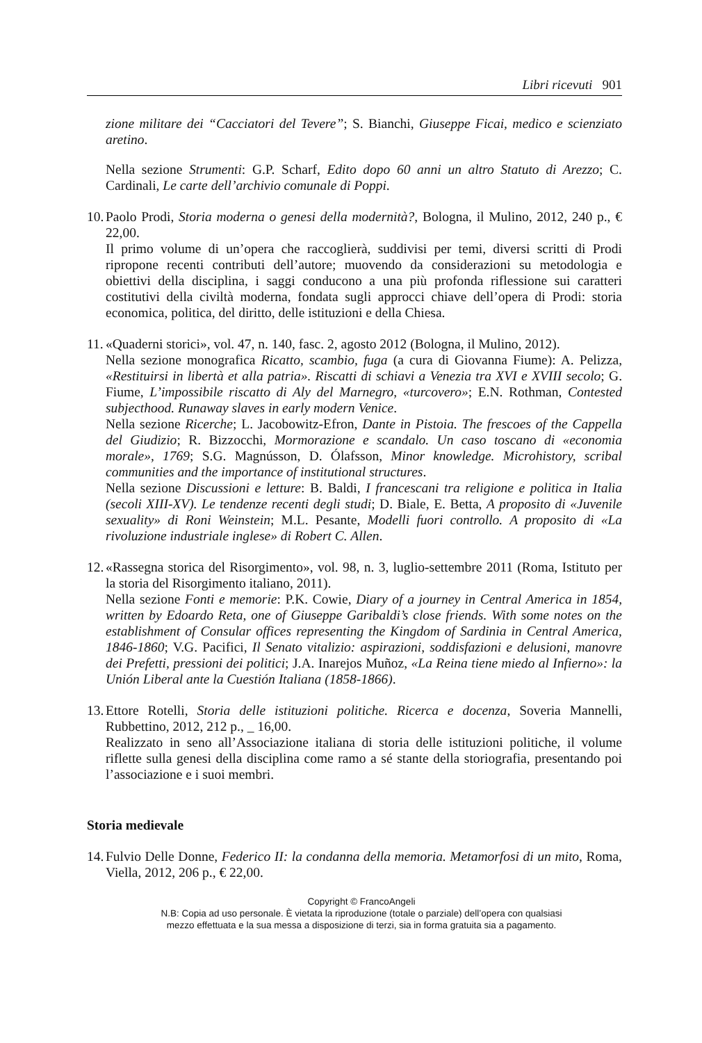Libri ricevuti 901
zione militare dei “Cacciatori del Tevere”; S. Bianchi, Giuseppe Ficai, medico e scienziato aretino.
Nella sezione Strumenti: G.P. Scharf, Edito dopo 60 anni un altro Statuto di Arezzo; C. Cardinali, Le carte dell’archivio comunale di Poppi.
10.
Paolo Prodi, Storia moderna o genesi della modernità?, Bologna, il Mulino, 2012, 240 p., € 22,00.
Il primo volume di un’opera che raccoglierà, suddivisi per temi, diversi scritti di Prodi ripropone recenti contributi dell’autore; muovendo da considerazioni su metodologia e obiettivi della disciplina, i saggi conducono a una più profonda riflessione sui caratteri costitutivi della civiltà moderna, fondata sugli approcci chiave dell’opera di Prodi: storia economica, politica, del diritto, delle istituzioni e della Chiesa.
11.
«Quaderni storici», vol. 47, n. 140, fasc. 2, agosto 2012 (Bologna, il Mulino, 2012).
Nella sezione monografica Ricatto, scambio, fuga (a cura di Giovanna Fiume): A. Pelizza, «Restituirsi in libertà et alla patria». Riscatti di schiavi a Venezia tra XVI e XVIII secolo; G. Fiume, L’impossibile riscatto di Aly del Marnegro, «turcovero»; E.N. Rothman, Contested subjecthood. Runaway slaves in early modern Venice.
Nella sezione Ricerche; L. Jacobowitz-Efron, Dante in Pistoia. The frescoes of the Cappella del Giudizio; R. Bizzocchi, Mormorazione e scandalo. Un caso toscano di «economia morale», 1769; S.G. Magnússon, D. Ólafsson, Minor knowledge. Microhistory, scribal communities and the importance of institutional structures.
Nella sezione Discussioni e letture: B. Baldi, I francescani tra religione e politica in Italia (secoli XIII-XV). Le tendenze recenti degli studi; D. Biale, E. Betta, A proposito di «Juvenile sexuality» di Roni Weinstein; M.L. Pesante, Modelli fuori controllo. A proposito di «La rivoluzione industriale inglese» di Robert C. Allen.
12.
«Rassegna storica del Risorgimento», vol. 98, n. 3, luglio-settembre 2011 (Roma, Istituto per la storia del Risorgimento italiano, 2011).
Nella sezione Fonti e memorie: P.K. Cowie, Diary of a journey in Central America in 1854, written by Edoardo Reta, one of Giuseppe Garibaldi’s close friends. With some notes on the establishment of Consular offices representing the Kingdom of Sardinia in Central America, 1846-1860; V.G. Pacifici, Il Senato vitalizio: aspirazioni, soddisfazioni e delusioni, manovre dei Prefetti, pressioni dei politici; J.A. Inarejos Muñoz, «La Reina tiene miedo al Infierno»: la Unión Liberal ante la Cuestión Italiana (1858-1866).
13.
Ettore Rotelli, Storia delle istituzioni politiche. Ricerca e docenza, Soveria Mannelli, Rubbettino, 2012, 212 p., _ 16,00.
Realizzato in seno all’Associazione italiana di storia delle istituzioni politiche, il volume riflette sulla genesi della disciplina come ramo a sé stante della storiografia, presentando poi l’associazione e i suoi membri.
Storia medievale
14.
Fulvio Delle Donne, Federico II: la condanna della memoria. Metamorfosi di un mito, Roma, Viella, 2012, 206 p., € 22,00.
Copyright © FrancoAngeli
N.B: Copia ad uso personale. È vietata la riproduzione (totale o parziale) dell’opera con qualsiasi
mezzo effettuata e la sua messa a disposizione di terzi, sia in forma gratuita sia a pagamento.